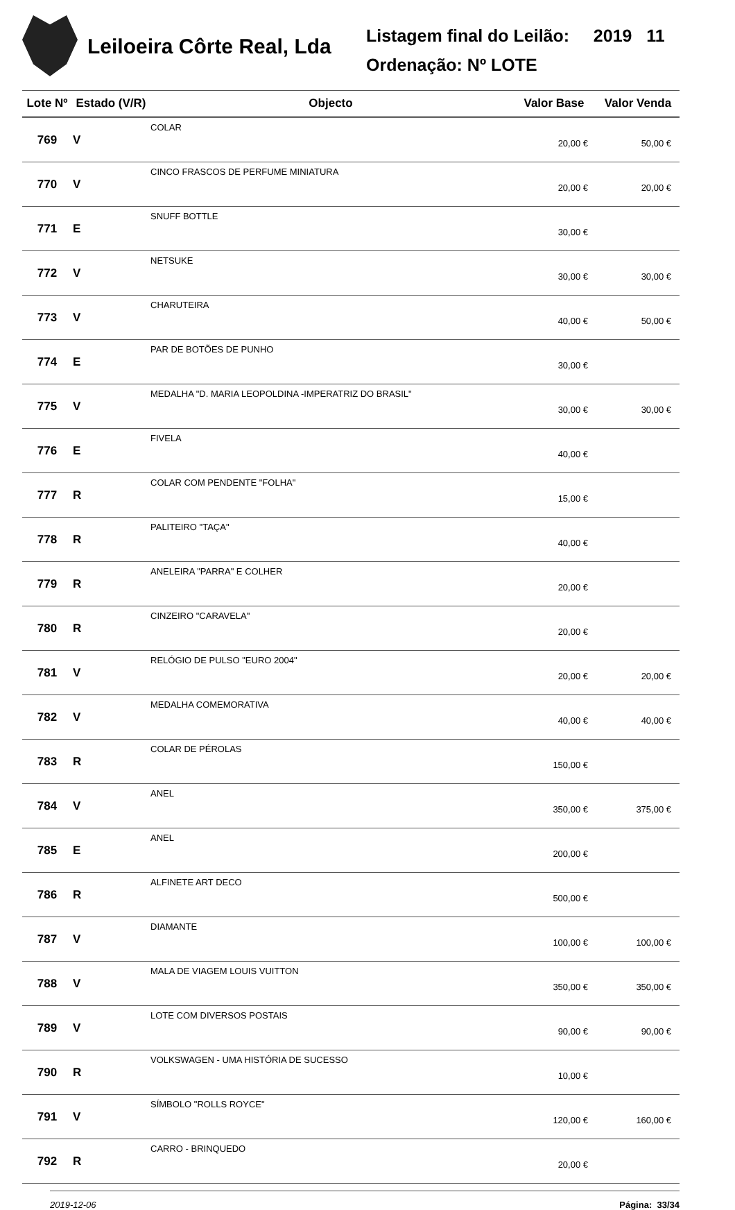Leiloeira Côrte Real, Lda
Listagem final do Leilão: 2019 11
Ordenação: Nº LOTE
| Lote Nº | Estado (V/R) | Objecto | Valor Base | Valor Venda |
| --- | --- | --- | --- | --- |
| 769 | V | COLAR | 20,00 € | 50,00 € |
| 770 | V | CINCO FRASCOS DE PERFUME MINIATURA | 20,00 € | 20,00 € |
| 771 | E | SNUFF BOTTLE | 30,00 € | |
| 772 | V | NETSUKE | 30,00 € | 30,00 € |
| 773 | V | CHARUTEIRA | 40,00 € | 50,00 € |
| 774 | E | PAR DE BOTÕES DE PUNHO | 30,00 € | |
| 775 | V | MEDALHA "D. MARIA LEOPOLDINA -IMPERATRIZ DO BRASIL" | 30,00 € | 30,00 € |
| 776 | E | FIVELA | 40,00 € | |
| 777 | R | COLAR COM PENDENTE "FOLHA" | 15,00 € | |
| 778 | R | PALITEIRO "TAÇA" | 40,00 € | |
| 779 | R | ANELEIRA "PARRA" E COLHER | 20,00 € | |
| 780 | R | CINZEIRO "CARAVELA" | 20,00 € | |
| 781 | V | RELÓGIO DE PULSO "EURO 2004" | 20,00 € | 20,00 € |
| 782 | V | MEDALHA COMEMORATIVA | 40,00 € | 40,00 € |
| 783 | R | COLAR DE PÉROLAS | 150,00 € | |
| 784 | V | ANEL | 350,00 € | 375,00 € |
| 785 | E | ANEL | 200,00 € | |
| 786 | R | ALFINETE ART DECO | 500,00 € | |
| 787 | V | DIAMANTE | 100,00 € | 100,00 € |
| 788 | V | MALA DE VIAGEM LOUIS VUITTON | 350,00 € | 350,00 € |
| 789 | V | LOTE COM DIVERSOS POSTAIS | 90,00 € | 90,00 € |
| 790 | R | VOLKSWAGEN - UMA HISTÓRIA DE SUCESSO | 10,00 € | |
| 791 | V | SÍMBOLO "ROLLS ROYCE" | 120,00 € | 160,00 € |
| 792 | R | CARRO - BRINQUEDO | 20,00 € | |
2019-12-06 Página: 33/34